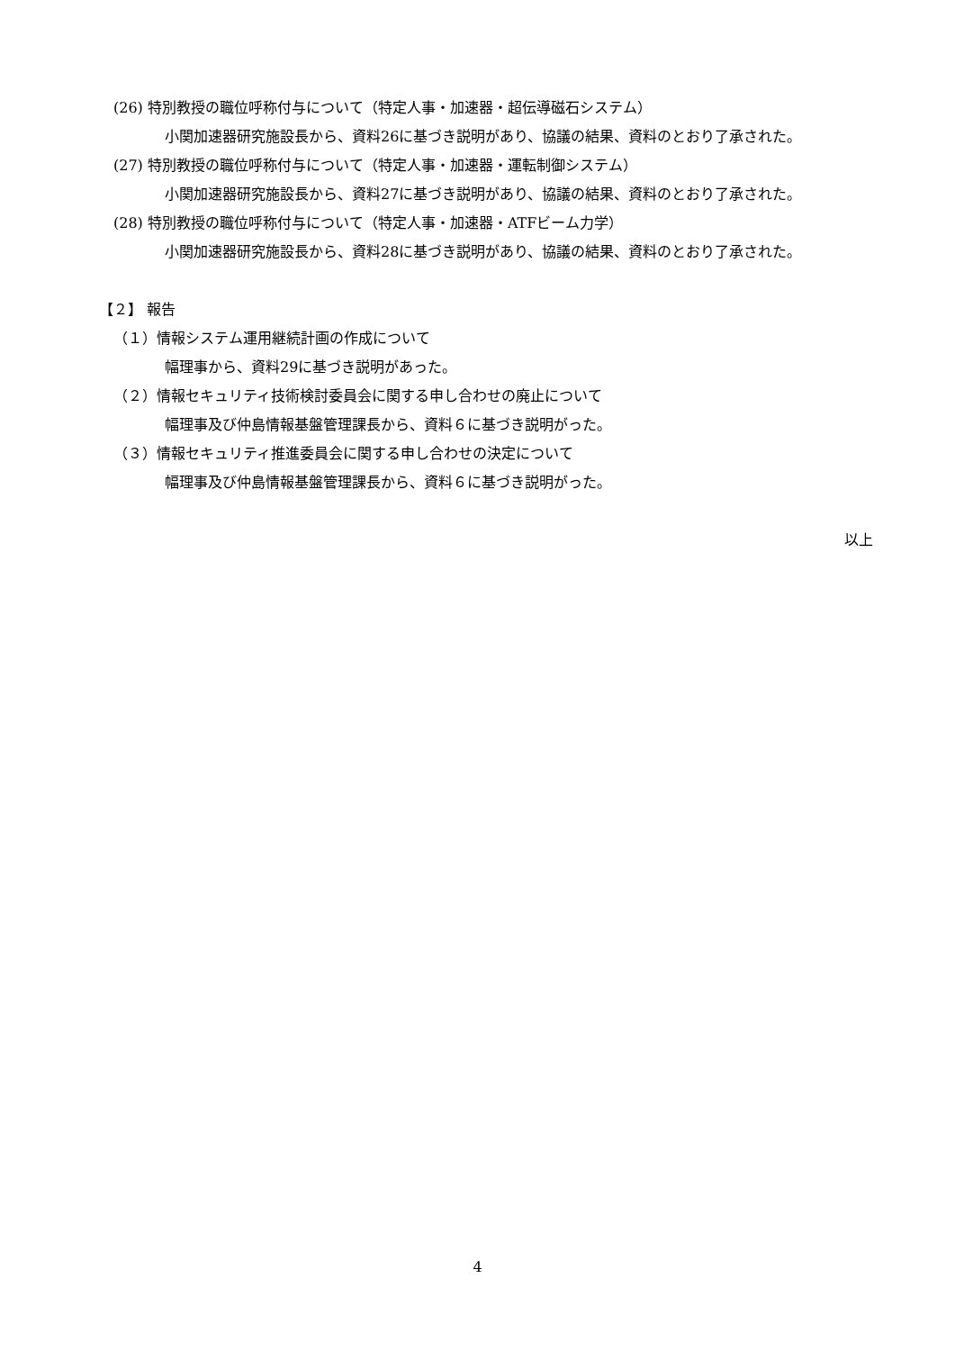(26) 特別教授の職位呼称付与について（特定人事・加速器・超伝導磁石システム）
小関加速器研究施設長から、資料26に基づき説明があり、協議の結果、資料のとおり了承された。
(27) 特別教授の職位呼称付与について（特定人事・加速器・運転制御システム）
小関加速器研究施設長から、資料27に基づき説明があり、協議の結果、資料のとおり了承された。
(28) 特別教授の職位呼称付与について（特定人事・加速器・ATFビーム力学）
小関加速器研究施設長から、資料28に基づき説明があり、協議の結果、資料のとおり了承された。
【２】 報告
（１）情報システム運用継続計画の作成について
幅理事から、資料29に基づき説明があった。
（２）情報セキュリティ技術検討委員会に関する申し合わせの廃止について
幅理事及び仲島情報基盤管理課長から、資料６に基づき説明がった。
（３）情報セキュリティ推進委員会に関する申し合わせの決定について
幅理事及び仲島情報基盤管理課長から、資料６に基づき説明がった。
以上
4